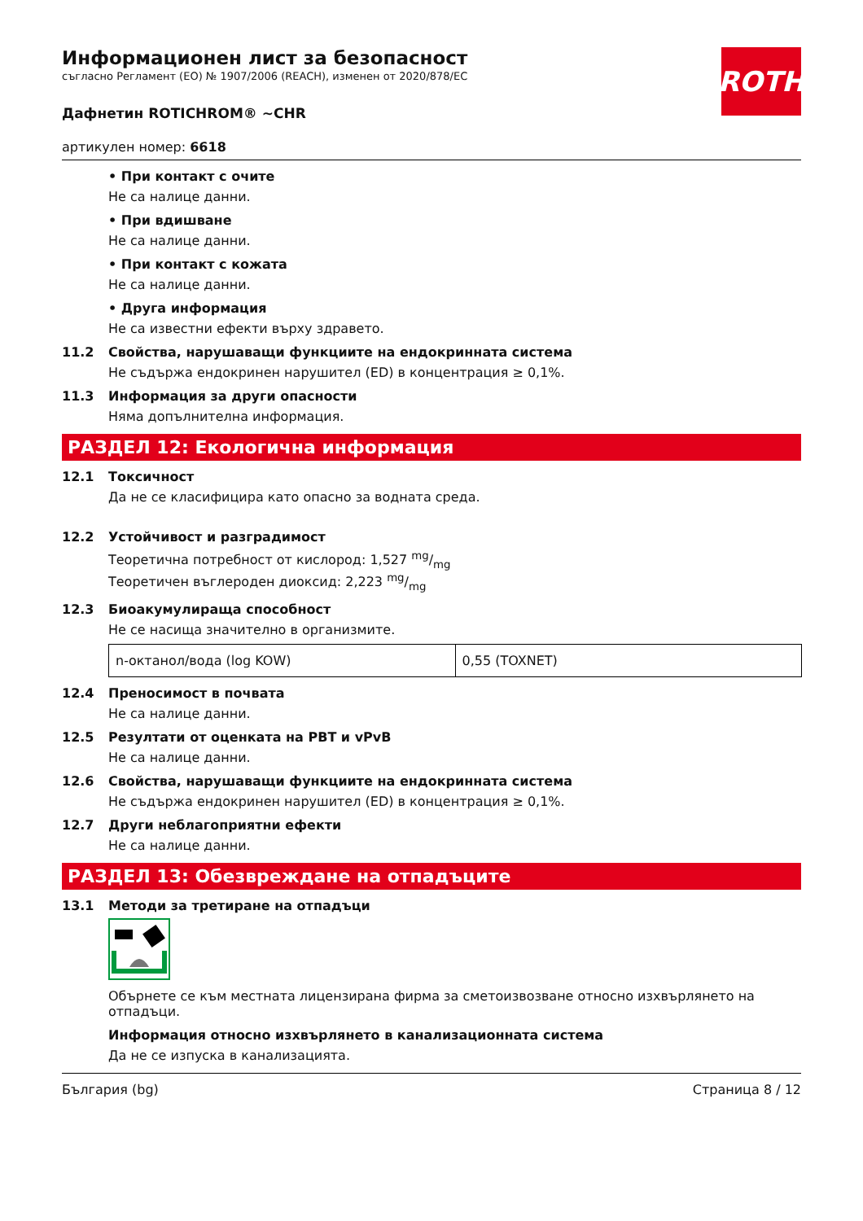ROTH
Информационен лист за безопасност
съгласно Регламент (ЕО) № 1907/2006 (REACH), изменен от 2020/878/ЕС
Дафнетин ROTICHROM® ~CHR
артикулен номер: 6618
• При контакт с очите
Не са налице данни.
• При вдишване
Не са налице данни.
• При контакт с кожата
Не са налице данни.
• Друга информация
Не са известни ефекти върху здравето.
11.2 Свойства, нарушаващи функциите на ендокринната система
Не съдържа ендокринен нарушител (ED) в концентрация ≥ 0,1%.
11.3 Информация за други опасности
Няма допълнителна информация.
РАЗДЕЛ 12: Екологична информация
12.1 Токсичност
Да не се класифицира като опасно за водната среда.
12.2 Устойчивост и разградимост
Теоретична потребност от кислород: 1,527 mg/mg
Теоретичен въглероден диоксид: 2,223 mg/mg
12.3 Биоакумулираща способност
Не се насища значително в организмите.
| n-октанол/вода (log KOW) | 0,55 (TOXNET) |
12.4 Преносимост в почвата
Не са налице данни.
12.5 Резултати от оценката на PBT и vPvB
Не са налице данни.
12.6 Свойства, нарушаващи функциите на ендокринната система
Не съдържа ендокринен нарушител (ED) в концентрация ≥ 0,1%.
12.7 Други неблагоприятни ефекти
Не са налице данни.
РАЗДЕЛ 13: Обезвреждане на отпадъците
13.1 Методи за третиране на отпадъци
Обърнете се към местната лицензирана фирма за сметоизвозване относно изхвърлянето на отпадъци.
Информация относно изхвърлянето в канализационната система
Да не се изпуска в канализацията.
България (bg) Страница 8 / 12